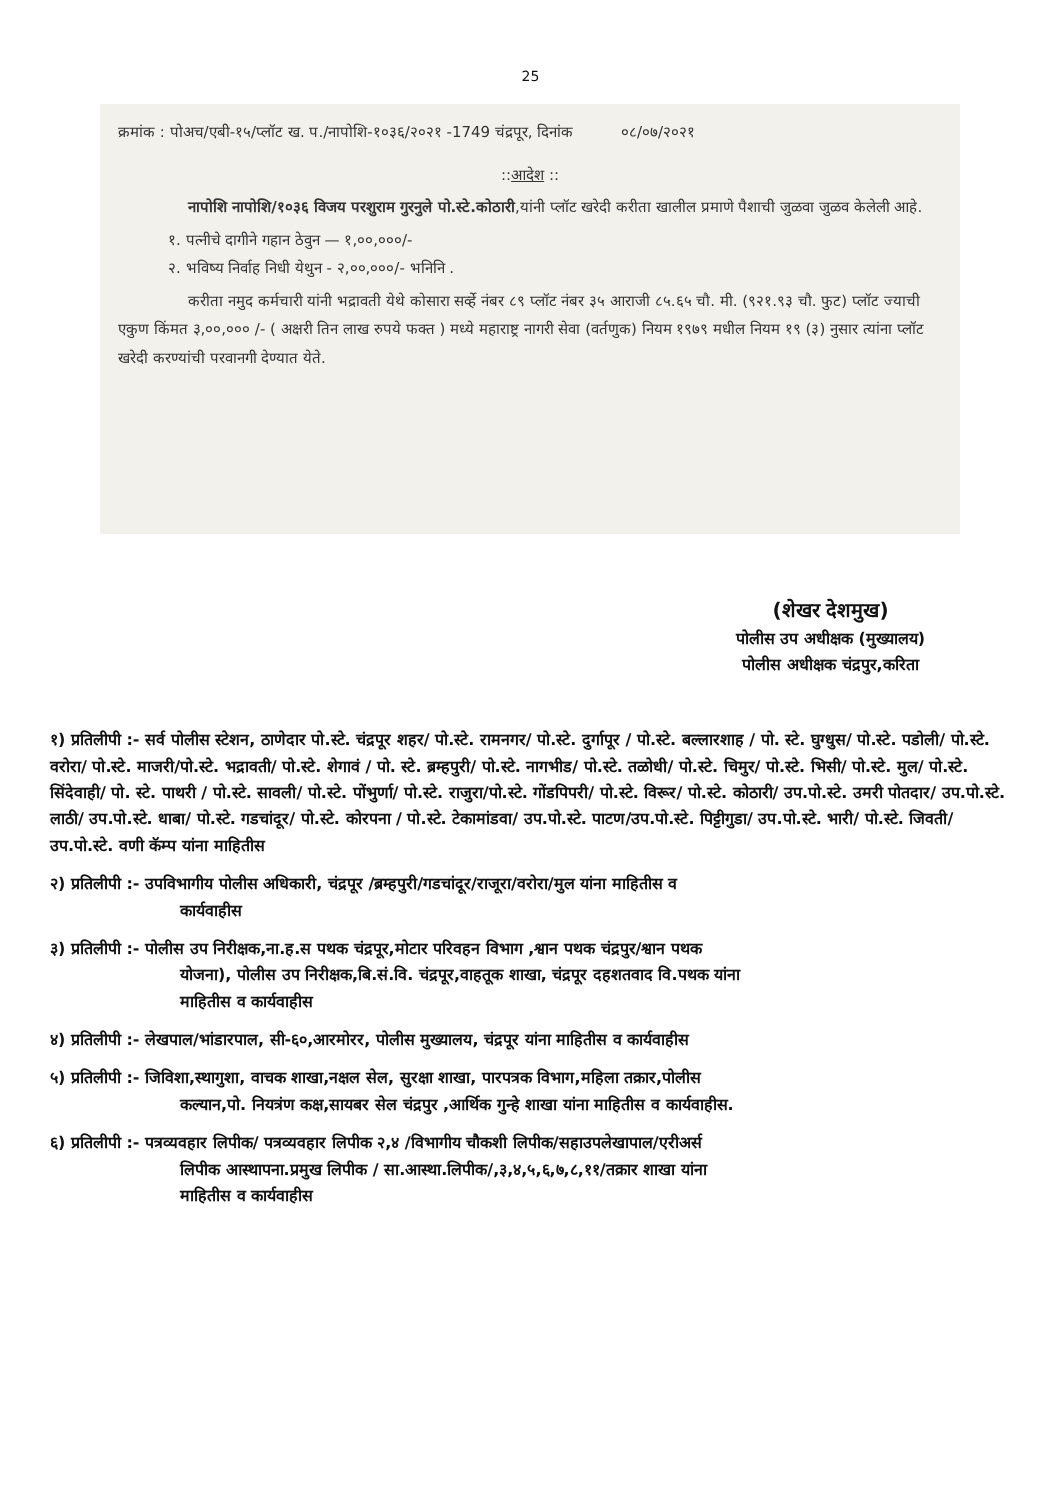25
क्रमांक : पोअच/एबी-१५/प्लॉट ख. प./नापोशि-१०३६/२०२१ -1749 चंद्रपूर, दिनांक ०८/०७/२०२१
::आदेश ::
नापोशि नापोशि/१०३६ विजय परशुराम गुरनुले पो.स्टे.कोठारी,यांनी प्लॉट खरेदी करीता खालील प्रमाणे पैशाची जुळवा जुळव केलेली आहे.
१. पत्नीचे दागीने गहान ठेवुन — १,००,०००/-
२. भविष्य निर्वाह निधी येथुन - २,००,०००/- भनिनि .
करीता नमुद कर्मचारी यांनी भद्रावती येथे कोसारा सर्व्हे नंबर ८९ प्लॉट नंबर ३५ आराजी ८५.६५ चौ. मी. (९२१.९३ चौ. फुट) प्लॉट ज्याची एकुण किंमत ३,००,००० /- ( अक्षरी तिन लाख रुपये फक्त ) मध्ये महाराष्ट्र नागरी सेवा (वर्तणुक) नियम १९७९ मधील नियम १९ (३) नुसार त्यांना प्लॉट खरेदी करण्यांची परवानगी देण्यात येते.
(शेखर देशमुख)
पोलीस उप अधीक्षक (मुख्यालय)
पोलीस अधीक्षक चंद्रपुर,करिता
१) प्रतिलीपी :- सर्व पोलीस स्टेशन, ठाणेदार पो.स्टे. चंद्रपूर शहर/ पो.स्टे. रामनगर/ पो.स्टे. दुर्गापूर / पो.स्टे. बल्लारशाह / पो. स्टे. घुग्धुस/ पो.स्टे. पडोली/ पो.स्टे. वरोरा/ पो.स्टे. माजरी/पो.स्टे. भद्रावती/ पो.स्टे. शेगावं / पो. स्टे. ब्रम्हपुरी/ पो.स्टे. नागभीड/ पो.स्टे. तळोधी/ पो.स्टे. चिमुर/ पो.स्टे. भिसी/ पो.स्टे. मुल/ पो.स्टे. सिंदेवाही/ पो. स्टे. पाथरी / पो.स्टे. सावली/ पो.स्टे. पोंभुर्णा/ पो.स्टे. राजुरा/पो.स्टे. गोंडपिपरी/ पो.स्टे. विरूर/ पो.स्टे. कोठारी/ उप.पो.स्टे. उमरी पोतदार/ उप.पो.स्टे. लाठी/ उप.पो.स्टे. धाबा/ पो.स्टे. गडचांदूर/ पो.स्टे. कोरपना / पो.स्टे. टेकामांडवा/ उप.पो.स्टे. पाटण/उप.पो.स्टे. पिट्टीगुडा/ उप.पो.स्टे. भारी/ पो.स्टे. जिवती/ उप.पो.स्टे. वणी कॅम्प यांना माहितीस
२) प्रतिलीपी :- उपविभागीय पोलीस अधिकारी, चंद्रपूर /ब्रम्हपुरी/गडचांदूर/राजूरा/वरोरा/मुल यांना माहितीस व
कार्यवाहीस
३) प्रतिलीपी :- पोलीस उप निरीक्षक,ना.ह.स पथक चंद्रपूर,मोटार परिवहन विभाग ,श्वान पथक चंद्रपुर/श्वान पथक
योजना), पोलीस उप निरीक्षक,बि.सं.वि. चंद्रपूर,वाहतूक शाखा, चंद्रपूर दहशतवाद वि.पथक यांना
माहितीस व कार्यवाहीस
४) प्रतिलीपी :- लेखपाल/भांडारपाल, सी-६०,आरमोरर, पोलीस मुख्यालय, चंद्रपूर यांना माहितीस व कार्यवाहीस
५) प्रतिलीपी :- जिविशा,स्थागुशा, वाचक शाखा,नक्षल सेल, सुरक्षा शाखा, पारपत्रक विभाग,महिला तक्रार,पोलीस
कल्यान,पो. नियत्रंण कक्ष,सायबर सेल चंद्रपुर ,आर्थिक गुन्हे शाखा यांना माहितीस व कार्यवाहीस.
६) प्रतिलीपी :- पत्रव्यवहार लिपीक/ पत्रव्यवहार लिपीक २,४ /विभागीय चौकशी लिपीक/सहाउपलेखापाल/एरीअर्स
लिपीक आस्थापना.प्रमुख लिपीक / सा.आस्था.लिपीक/,३,४,५,६,७,८,११/तक्रार शाखा यांना
माहितीस व कार्यवाहीस